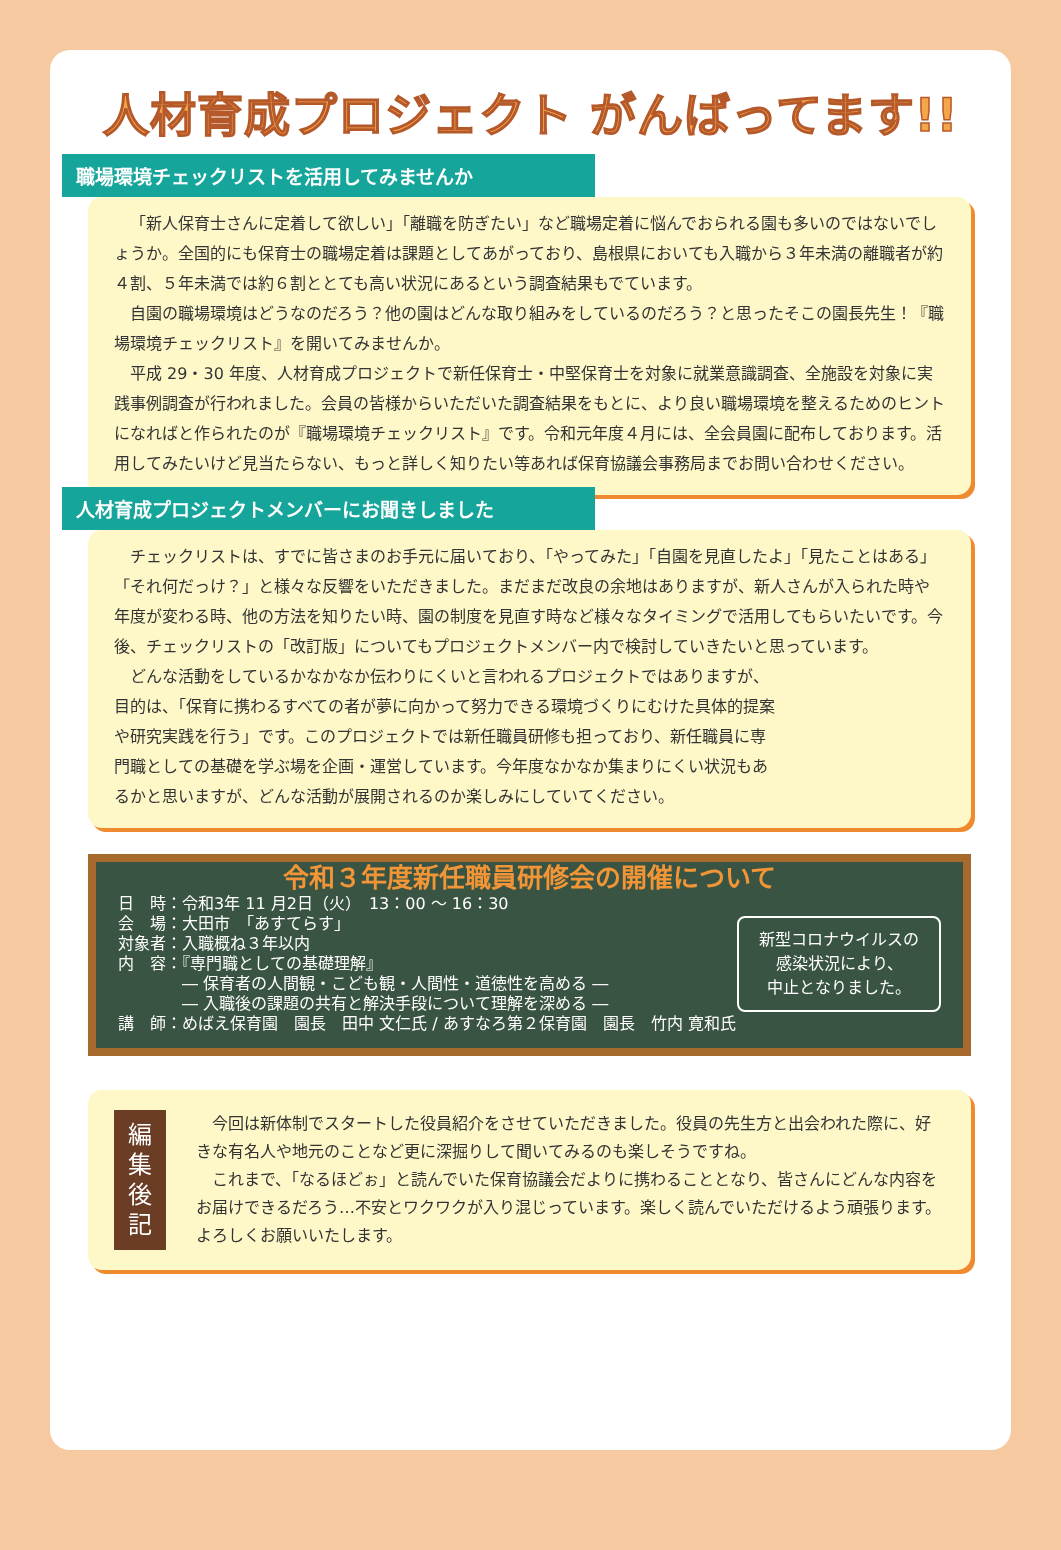人材育成プロジェクト がんばってます!!
職場環境チェックリストを活用してみませんか
「新人保育士さんに定着して欲しい」「離職を防ぎたい」など職場定着に悩んでおられる園も多いのではないでしょうか。全国的にも保育士の職場定着は課題としてあがっており、島根県においても入職から３年未満の離職者が約４割、５年未満では約６割ととても高い状況にあるという調査結果もでています。
自園の職場環境はどうなのだろう？他の園はどんな取り組みをしているのだろう？と思ったそこの園長先生！『職場環境チェックリスト』を開いてみませんか。
平成 29・30 年度、人材育成プロジェクトで新任保育士・中堅保育士を対象に就業意識調査、全施設を対象に実践事例調査が行われました。会員の皆様からいただいた調査結果をもとに、より良い職場環境を整えるためのヒントになればと作られたのが『職場環境チェックリスト』です。令和元年度４月には、全会員園に配布しております。活用してみたいけど見当たらない、もっと詳しく知りたい等あれば保育協議会事務局までお問い合わせください。
人材育成プロジェクトメンバーにお聞きしました
チェックリストは、すでに皆さまのお手元に届いており、「やってみた」「自園を見直したよ」「見たことはある」「それ何だっけ？」と様々な反響をいただきました。まだまだ改良の余地はありますが、新人さんが入られた時や年度が変わる時、他の方法を知りたい時、園の制度を見直す時など様々なタイミングで活用してもらいたいです。今後、チェックリストの「改訂版」についてもプロジェクトメンバー内で検討していきたいと思っています。
どんな活動をしているかなかなか伝わりにくいと言われるプロジェクトではありますが、目的は、「保育に携わるすべての者が夢に向かって努力できる環境づくりにむけた具体的提案や研究実践を行う」です。このプロジェクトでは新任職員研修も担っており、新任職員に専門職としての基礎を学ぶ場を企画・運営しています。今年度なかなか集まりにくい状況もあるかと思いますが、どんな活動が展開されるのか楽しみにしていてください。
令和３年度新任職員研修会の開催について
日　時：令和3年 11 月2日（火）　13：00 ～ 16：30
会　場：大田市　「あすてらす」
対象者：入職概ね３年以内
内　容：『専門職としての基礎理解』
　　　　― 保育者の人間観・こども観・人間性・道徳性を高める ―
　　　　― 入職後の課題の共有と解決手段について理解を深める ―
講　師：めばえ保育園　園長　田中 文仁氏 / あすなろ第２保育園　園長　竹内 寛和氏
新型コロナウイルスの
感染状況により、
中止となりました。
編集
後記
今回は新体制でスタートした役員紹介をさせていただきました。役員の先生方と出会われた際に、好きな有名人や地元のことなど更に深掘りして聞いてみるのも楽しそうですね。
これまで、「なるほどぉ」と読んでいた保育協議会だよりに携わることとなり、皆さんにどんな内容をお届けできるだろう…不安とワクワクが入り混じっています。楽しく読んでいただけるよう頑張ります。よろしくお願いいたします。